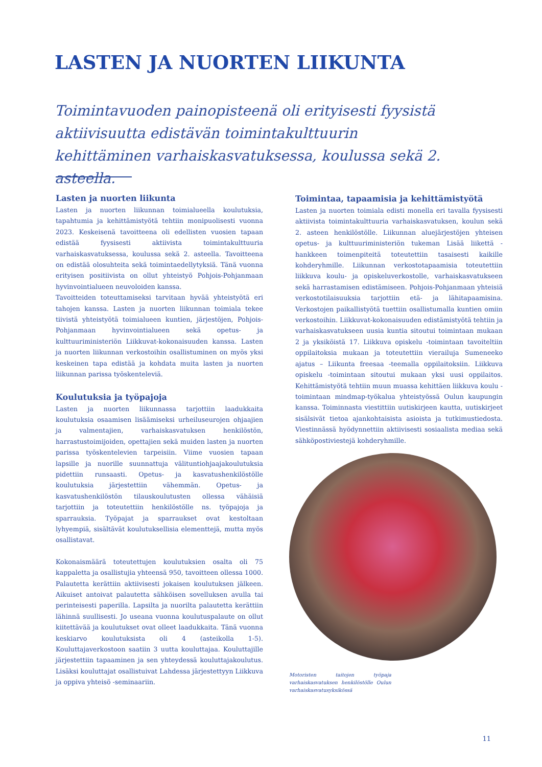LASTEN JA NUORTEN LIIKUNTA
Toimintavuoden painopisteenä oli erityisesti fyysistä aktiivisuutta edistävän toimintakulttuurin kehittäminen varhaiskasvatuksessa, koulussa sekä 2. asteella.
Lasten ja nuorten liikunta
Lasten ja nuorten liikunnan toimialueella koulutuksia, tapahtumia ja kehittämistyötä tehtiin monipuolisesti vuonna 2023. Keskeisenä tavoitteena oli edellisten vuosien tapaan edistää fyysisesti aktiivista toimintakulttuuria varhaiskasvatuksessa, koulussa sekä 2. asteella. Tavoitteena on edistää olosuhteita sekä toimintaedellytyksiä. Tänä vuonna erityisen positiivista on ollut yhteistyö Pohjois-Pohjanmaan hyvinvointialueen neuvoloiden kanssa.
Tavoitteiden toteuttamiseksi tarvitaan hyvää yhteistyötä eri tahojen kanssa. Lasten ja nuorten liikunnan toimiala tekee tiivistä yhteistyötä toimialueen kuntien, järjestöjen, Pohjois-Pohjanmaan hyvinvointialueen sekä opetus- ja kulttuuriministeriön Liikkuvat-kokonaisuuden kanssa. Lasten ja nuorten liikunnan verkostoihin osallistuminen on myös yksi keskeinen tapa edistää ja kohdata muita lasten ja nuorten liikunnan parissa työskenteleviä.
Koulutuksia ja työpajoja
Lasten ja nuorten liikunnassa tarjottiin laadukkaita koulutuksia osaamisen lisäämiseksi urheiluseurojen ohjaajien ja valmentajien, varhaiskasvatuksen henkilöstön, harrastustoimijoiden, opettajien sekä muiden lasten ja nuorten parissa työskentelevien tarpeisiin. Viime vuosien tapaan lapsille ja nuorille suunnattuja välituntiohjaajakoulutuksia pidettiin runsaasti. Opetus- ja kasvatushenkilöstölle koulutuksia järjestettiin vähemmän. Opetus- ja kasvatushenkilöstön tilauskoulutusten ollessa vähäisiä tarjottiin ja toteutettiin henkilöstölle ns. työpajoja ja sparrauksia. Työpajat ja sparraukset ovat kestoltaan lyhyempiä, sisältävät koulutuksellisia elementtejä, mutta myös osallistavat.
Kokonaismäärä toteutettujen koulutuksien osalta oli 75 kappaletta ja osallistujia yhteensä 950, tavoitteen ollessa 1000. Palautetta kerättiin aktiivisesti jokaisen koulutuksen jälkeen. Aikuiset antoivat palautetta sähköisen sovelluksen avulla tai perinteisesti paperilla. Lapsilta ja nuorilta palautetta kerättiin lähinnä suullisesti. Jo useana vuonna koulutuspalaute on ollut kiitettävää ja koulutukset ovat olleet laadukkaita. Tänä vuonna keskiarvo koulutuksista oli 4 (asteikolla 1-5). Kouluttajaverkostoon saatiin 3 uutta kouluttajaa. Kouluttajille järjestettiin tapaaminen ja sen yhteydessä kouluttajakoulutus. Lisäksi kouluttajat osallistuivat Lahdessa järjestettyyn Liikkuva ja oppiva yhteisö -seminaariin.
Toimintaa, tapaamisia ja kehittämistyötä
Lasten ja nuorten toimiala edisti monella eri tavalla fyysisesti aktiivista toimintakulttuuria varhaiskasvatuksen, koulun sekä 2. asteen henkilöstölle. Liikunnan aluejärjestöjen yhteisen opetus- ja kulttuuriministeriön tukeman Lisää liikettä -hankkeen toimenpiteitä toteutettiin tasaisesti kaikille kohderyhmille. Liikunnan verkostotapaamisia toteutettiin liikkuva koulu- ja opiskeluverkostolle, varhaiskasvatukseen sekä harrastamisen edistämiseen. Pohjois-Pohjanmaan yhteisiä verkostotilaisuuksia tarjottiin etä- ja lähitapaamisina. Verkostojen paikallistyötä tuettiin osallistumalla kuntien omiin verkostoihin. Liikkuvat-kokonaisuuden edistämistyötä tehtiin ja varhaiskasvatukseen uusia kuntia sitoutui toimintaan mukaan 2 ja yksiköistä 17. Liikkuva opiskelu -toimintaan tavoiteltiin oppilaitoksia mukaan ja toteutettiin vierailuja Sumeneeko ajatus – Liikunta freesaa -teemalla oppilaitoksiin. Liikkuva opiskelu -toimintaan sitoutui mukaan yksi uusi oppilaitos. Kehittämistyötä tehtiin muun muassa kehittäen liikkuva koulu -toimintaan mindmap-työkalua yhteistyössä Oulun kaupungin kanssa. Toiminnasta viestittiin uutiskirjeen kautta, uutiskirjeet sisälsivät tietoa ajankohtaisista asioista ja tutkimustiedosta. Viestinnässä hyödynnettiin aktiivisesti sosiaalista mediaa sekä sähköpostiviestejä kohderyhmille.
Motoristen taitojen työpaja varhaiskasvatuksen henkilöstölle Oulun varhaiskasvatusyksikössä
11